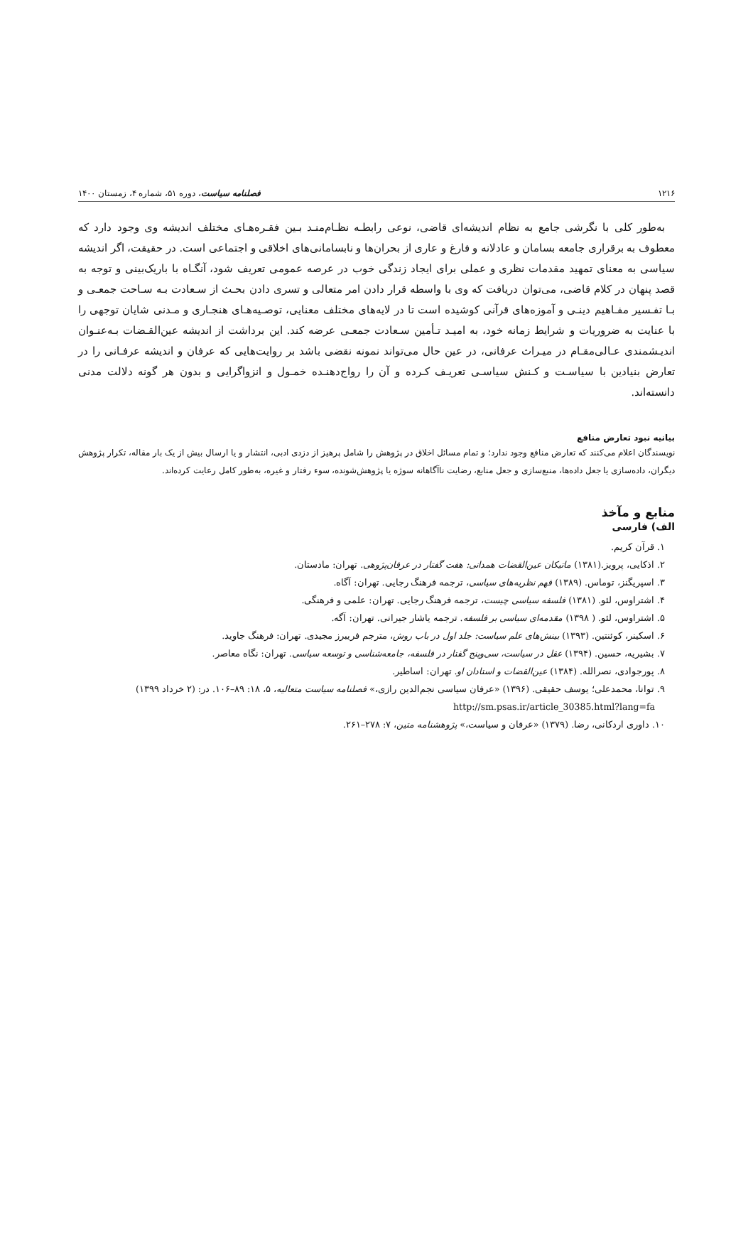۱۲۱۶ فصلنامه سیاست، دوره ۵۱، شماره ۴، زمستان ۱۴۰۰
به‌طور کلی با نگرشی جامع به نظام اندیشه‌ای قاضی، نوعی رابطـه نظـام‌منـد بـین فقـره‌هـای مختلف اندیشه وی وجود دارد که معطوف به برقراری جامعه بسامان و عادلانه و فارغ و عاری از بحران‌ها و نابسامانی‌های اخلاقی و اجتماعی است. در حقیقت، اگر اندیشه سیاسی به معنای تمهید مقدمات نظری و عملی برای ایجاد زندگی خوب در عرصه عمومی تعریف شود، آنگـاه با باریک‌بینی و توجه به قصد پنهان در کلام قاضی، می‌توان دریافت که وی با واسطه قرار دادن امر متعالی و تسری دادن بحـث از سـعادت بـه سـاحت جمعـی و بـا تفـسیر مفـاهیم دینـی و آموزه‌های قرآنی کوشیده است تا در لایه‌های مختلف معنایی، توصـیه‌هـای هنجـاری و مـدنی شایان توجهی را با عنایت به ضروریات و شرایط زمانه خود، به امیـد تـأمین سـعادت جمعـی عرضه کند. این برداشت از اندیشه عین‌القـضات بـه‌عنـوان اندیـشمندی عـالی‌مقـام در میـراث عرفانی، در عین حال می‌تواند نمونه نقضی باشد بر روایت‌هایی که عرفان و اندیشه عرفـانی را در تعارض بنیادین با سیاسـت و کـنش سیاسـی تعریـف کـرده و آن را رواج‌دهنـده خمـول و انزواگرایی و بدون هر گونه دلالت مدنی دانسته‌اند.
بیانیه نبود تعارض منافع
نویسندگان اعلام می‌کنند که تعارض منافع وجود ندارد؛ و تمام مسائل اخلاق در پژوهش را شامل پرهیز از دزدی ادبی، انتشار و یا ارسال بیش از یک بار مقاله، تکرار پژوهش دیگران، داده‌سازی یا جعل داده‌ها، منبع‌سازی و جعل منابع، رضایت ناآگاهانه سوژه یا پژوهش‌شونده، سوء رفتار و غیره، به‌طور کامل رعایت کرده‌اند.
منابع و مآخذ
الف) فارسی
۱. قرآن کریم.
۲. اذکایی، پرویز.(۱۳۸۱) ماتیکان عین‌القضات همدانی: هفت گفتار در عرفان‌پژوهی. تهران: مادستان.
۳. اسپریگنز، توماس. (۱۳۸۹) فهم نظریه‌های سیاسی، ترجمه فرهنگ رجایی. تهران: آگاه.
۴. اشتراوس، لئو. (۱۳۸۱) فلسفه سیاسی چیست، ترجمه فرهنگ رجایی. تهران: علمی و فرهنگی.
۵. اشتراوس، لئو. ( ۱۳۹۸) مقدمه‌ای سیاسی بر فلسفه. ترجمه یاشار جیرانی. تهران: آگه.
۶. اسکینر، کوئنتین. (۱۳۹۳) بینش‌های علم سیاست: جلد اول در باب روش، مترجم فریبرز مجیدی. تهران: فرهنگ جاوید.
۷. بشیریه، حسین. (۱۳۹۴) عقل در سیاست، سی‌وپنج گفتار در فلسفه، جامعه‌شناسی و توسعه سیاسی. تهران: نگاه معاصر.
۸. پورجوادی، نصرالله. (۱۳۸۴) عین‌القضات و استادان او. تهران: اساطیر.
۹. توانا، محمدعلی؛ یوسف حقیقی. (۱۳۹۶) «عرفان سیاسی نجم‌الدین رازی،» فصلنامه سیاست متعالیه، ۵، ۱۸: ۸۹–۱۰۶. در: (۲ خرداد ۱۳۹۹) http://sm.psas.ir/article_30385.html?lang=fa
۱۰. داوری اردکانی، رضا. (۱۳۷۹) «عرفان و سیاست،» پژوهشنامه متین، ۷: ۲۷۸–۲۶۱.